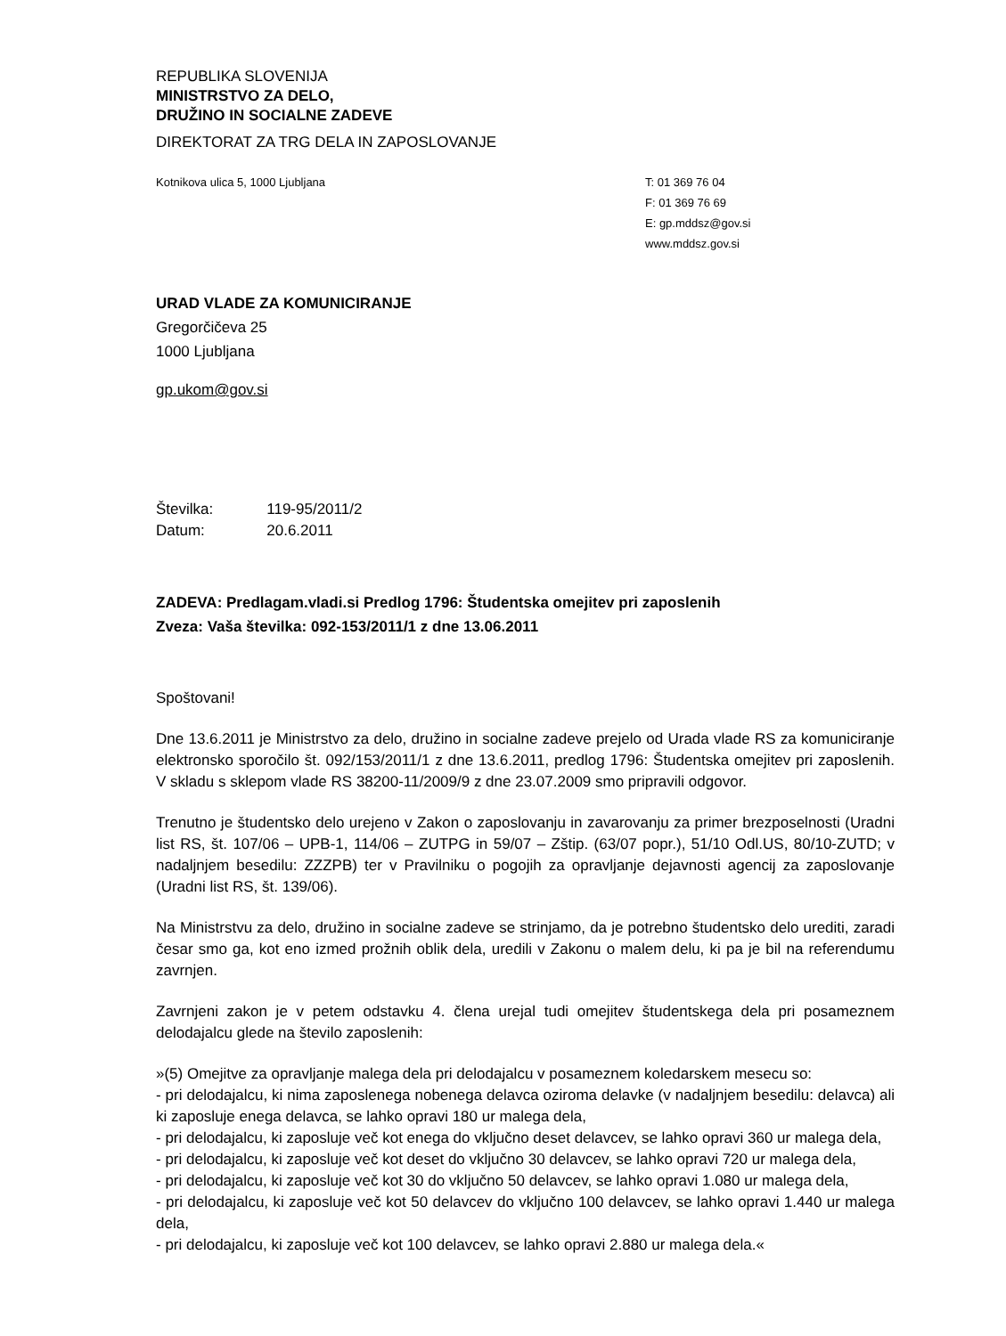REPUBLIKA SLOVENIJA
MINISTRSTVO ZA DELO,
DRUŽINO IN SOCIALNE ZADEVE
DIREKTORAT ZA TRG DELA IN ZAPOSLOVANJE
Kotnikova ulica 5, 1000 Ljubljana
T: 01 369 76 04
F: 01 369 76 69
E: gp.mddsz@gov.si
www.mddsz.gov.si
URAD VLADE ZA KOMUNICIRANJE
Gregorčičeva 25
1000 Ljubljana
gp.ukom@gov.si
| Številka: | 119-95/2011/2 |
| Datum: | 20.6.2011 |
ZADEVA: Predlagam.vladi.si Predlog 1796: Študentska omejitev pri zaposlenih
Zveza: Vaša številka: 092-153/2011/1 z dne 13.06.2011
Spoštovani!
Dne 13.6.2011 je Ministrstvo za delo, družino in socialne zadeve prejelo od Urada vlade RS za komuniciranje elektronsko sporočilo št. 092/153/2011/1 z dne 13.6.2011, predlog 1796: Študentska omejitev pri zaposlenih. V skladu s sklepom vlade RS 38200-11/2009/9 z dne 23.07.2009 smo pripravili odgovor.
Trenutno je študentsko delo urejeno v Zakon o zaposlovanju in zavarovanju za primer brezposelnosti (Uradni list RS, št. 107/06 – UPB-1, 114/06 – ZUTPG in 59/07 – Zštip. (63/07 popr.), 51/10 Odl.US, 80/10-ZUTD; v nadaljnjem besedilu: ZZZPB) ter v Pravilniku o pogojih za opravljanje dejavnosti agencij za zaposlovanje (Uradni list RS, št. 139/06).
Na Ministrstvu za delo, družino in socialne zadeve se strinjamo, da je potrebno študentsko delo urediti, zaradi česar smo ga, kot eno izmed prožnih oblik dela, uredili v Zakonu o malem delu, ki pa je bil na referendumu zavrnjen.
Zavrnjeni zakon je v petem odstavku 4. člena urejal tudi omejitev študentskega dela pri posameznem delodajalcu glede na število zaposlenih:
»(5) Omejitve za opravljanje malega dela pri delodajalcu v posameznem koledarskem mesecu so:
- pri delodajalcu, ki nima zaposlenega nobenega delavca oziroma delavke (v nadaljnjem besedilu: delavca) ali ki zaposluje enega delavca, se lahko opravi 180 ur malega dela,
- pri delodajalcu, ki zaposluje več kot enega do vključno deset delavcev, se lahko opravi 360 ur malega dela,
- pri delodajalcu, ki zaposluje več kot deset do vključno 30 delavcev, se lahko opravi 720 ur malega dela,
- pri delodajalcu, ki zaposluje več kot 30 do vključno 50 delavcev, se lahko opravi 1.080 ur malega dela,
- pri delodajalcu, ki zaposluje več kot 50 delavcev do vključno 100 delavcev, se lahko opravi 1.440 ur malega dela,
- pri delodajalcu, ki zaposluje več kot 100 delavcev, se lahko opravi 2.880 ur malega dela.«